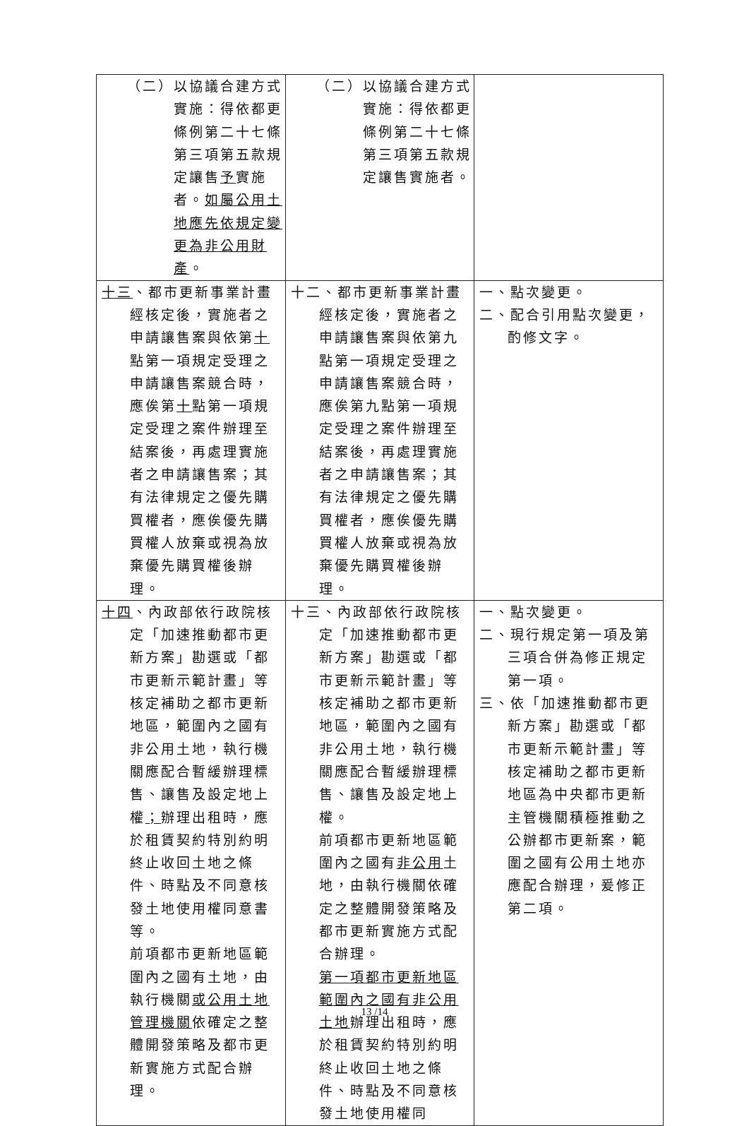| （二）以協議合建方式實施：得依都更條例第二十七條第三項第五款規定讓售 予 實施者。 如屬公用土地應先依規定變更為非公用財產 。 | （二）以協議合建方式實施：得依都更條例第二十七條第三項第五款規定讓售實施者。 | |
| 十三 、都市更新事業計畫經核定後，實施者之申請讓售案與依第 十 點第一項規定受理之申請讓售案競合時，應俟第 十 點第一項規定受理之案件辦理至結案後，再處理實施者之申請讓售案；其有法律規定之優先購買權者，應俟優先購買權人放棄或視為放棄優先購買權後辦理。 | 十二、都市更新事業計畫經核定後，實施者之申請讓售案與依第九點第一項規定受理之申請讓售案競合時，應俟第九點第一項規定受理之案件辦理至結案後，再處理實施者之申請讓售案；其有法律規定之優先購買權者，應俟優先購買權人放棄或視為放棄優先購買權後辦理。 | 一、點次變更。 二、配合引用點次變更，酌修文字。 |
| 十四 、內政部依行政院核定「加速推動都市更新方案」勘選或「都市更新示範計畫」等核定補助之都市更新地區，範圍內之國有非公用土地，執行機關應配合暫緩辦理標售、讓售及設定地上權 ； 辦理出租時，應於租賃契約特別約明終止收回土地之條件、時點及不同意核發土地使用權同意書等。 前項都市更新地區範圍內之國有土地，由執行機關 或公用土地管理機關 依確定之整體開發策略及都市更新實施方式配合辦理。 | 十三、內政部依行政院核定「加速推動都市更新方案」勘選或「都市更新示範計畫」等核定補助之都市更新地區，範圍內之國有非公用土地，執行機關應配合暫緩辦理標售、讓售及設定地上權。 前項都市更新地區範圍內之國有 非公用 土地，由執行機關依確定之整體開發策略及都市更新實施方式配合辦理。 第一項都市更新地區範圍內之國有非公用土地 辦理出租時，應於租賃契約特別約明終止收回土地之條件、時點及不同意核發土地使用權同 | 一、點次變更。 二、現行規定第一項及第三項合併為修正規定第一項。 三、依「加速推動都市更新方案」勘選或「都市更新示範計畫」等核定補助之都市更新地區為中央都市更新主管機關積極推動之公辦都市更新案，範圍之國有公用土地亦應配合辦理，爰修正第二項。 |
13 /14